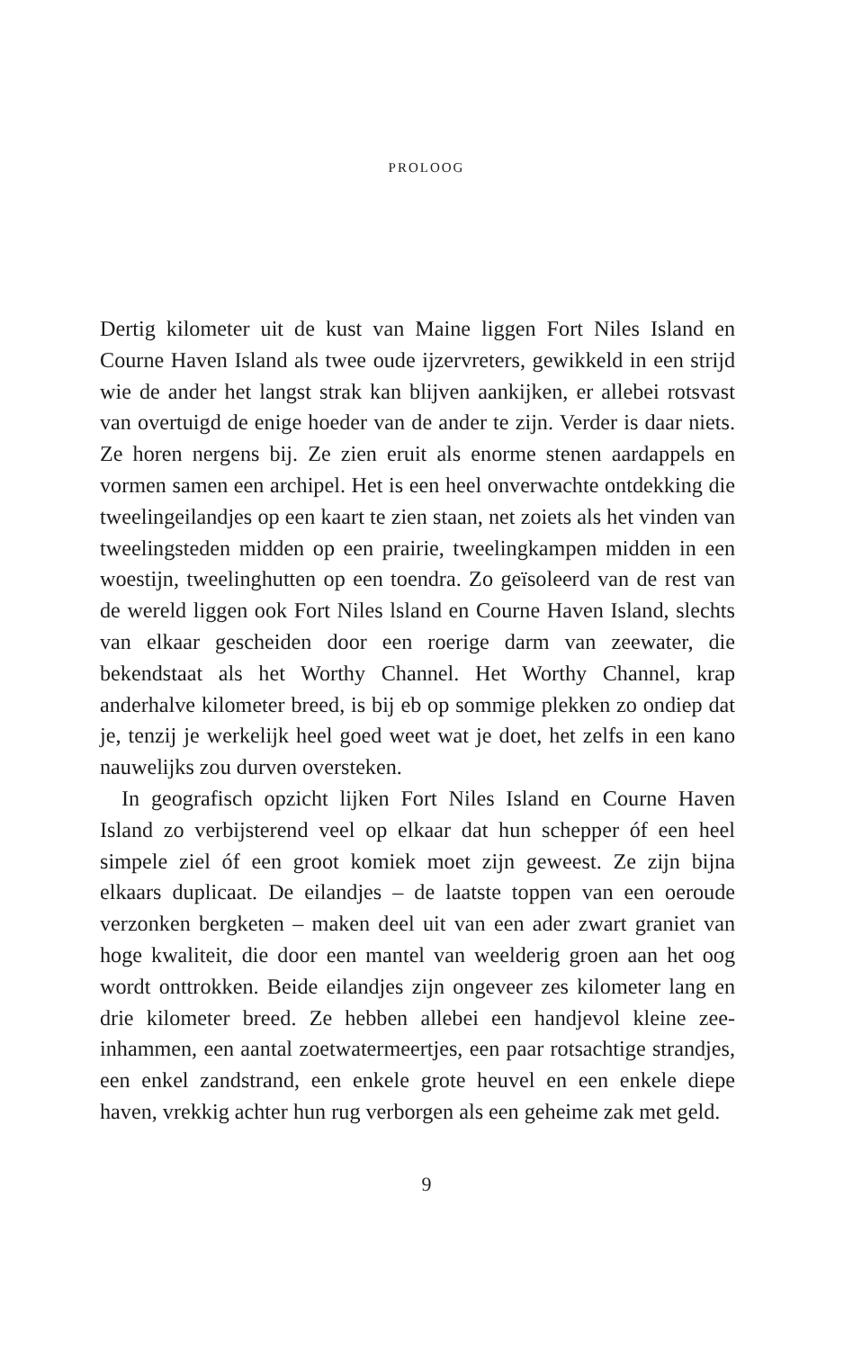PROLOOG
Dertig kilometer uit de kust van Maine liggen Fort Niles Island en Courne Haven Island als twee oude ijzervreters, gewikkeld in een strijd wie de ander het langst strak kan blijven aankijken, er allebei rotsvast van overtuigd de enige hoeder van de ander te zijn. Verder is daar niets. Ze horen nergens bij. Ze zien eruit als enorme stenen aardappels en vormen samen een archipel. Het is een heel onverwachte ontdekking die tweelingeilandjes op een kaart te zien staan, net zoiets als het vinden van tweelingsteden midden op een prairie, tweelingkampen midden in een woestijn, tweelinghutten op een toendra. Zo geïsoleerd van de rest van de wereld liggen ook Fort Niles lsland en Courne Haven Island, slechts van elkaar gescheiden door een roerige darm van zeewater, die bekendstaat als het Worthy Channel. Het Worthy Channel, krap anderhalve kilometer breed, is bij eb op sommige plekken zo ondiep dat je, tenzij je werkelijk heel goed weet wat je doet, het zelfs in een kano nauwelijks zou durven oversteken.
In geografisch opzicht lijken Fort Niles Island en Courne Haven Island zo verbijsterend veel op elkaar dat hun schepper óf een heel simpele ziel óf een groot komiek moet zijn geweest. Ze zijn bijna elkaars duplicaat. De eilandjes – de laatste toppen van een oeroude verzonken bergketen – maken deel uit van een ader zwart graniet van hoge kwaliteit, die door een mantel van weelderig groen aan het oog wordt onttrokken. Beide eilandjes zijn ongeveer zes kilometer lang en drie kilometer breed. Ze hebben allebei een handjevol kleine zee-inhammen, een aantal zoetwatermeertjes, een paar rotsachtige strandjes, een enkel zandstrand, een enkele grote heuvel en een enkele diepe haven, vrekkig achter hun rug verborgen als een geheime zak met geld.
9